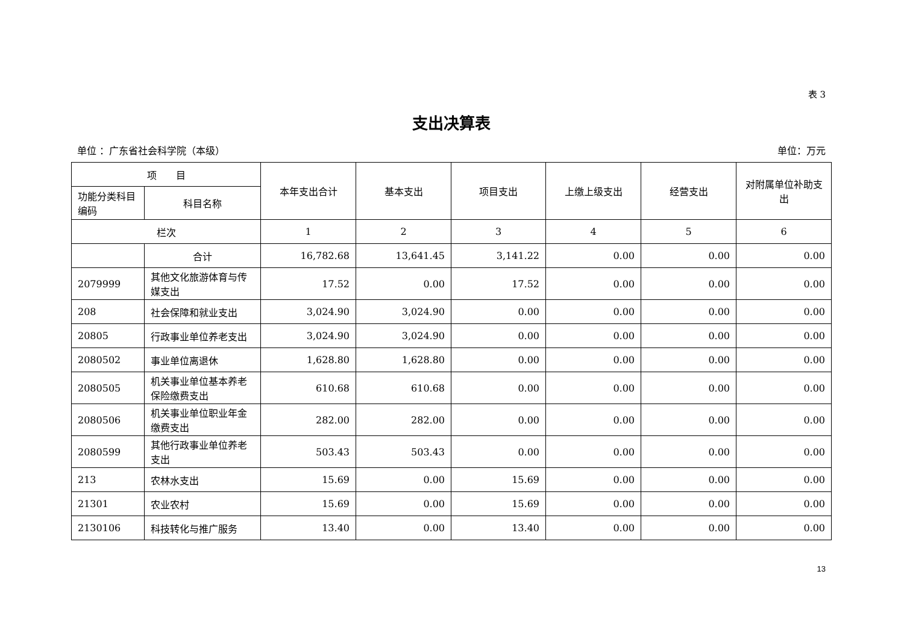表 3
支出决算表
单位 ：广东省社会科学院（本级） 单位：万元
| 项 目 | | 本年支出合计 | 基本支出 | 项目支出 | 上缴上级支出 | 经营支出 | 对附属单位补助支出 |
| --- | --- | --- | --- | --- | --- | --- | --- |
| 功能分类科目编码 | 科目名称 | | | | | | |
| 栏次 | | 1 | 2 | 3 | 4 | 5 | 6 |
| | 合计 | 16,782.68 | 13,641.45 | 3,141.22 | 0.00 | 0.00 | 0.00 |
| 2079999 | 其他文化旅游体育与传媒支出 | 17.52 | 0.00 | 17.52 | 0.00 | 0.00 | 0.00 |
| 208 | 社会保障和就业支出 | 3,024.90 | 3,024.90 | 0.00 | 0.00 | 0.00 | 0.00 |
| 20805 | 行政事业单位养老支出 | 3,024.90 | 3,024.90 | 0.00 | 0.00 | 0.00 | 0.00 |
| 2080502 | 事业单位离退休 | 1,628.80 | 1,628.80 | 0.00 | 0.00 | 0.00 | 0.00 |
| 2080505 | 机关事业单位基本养老保险缴费支出 | 610.68 | 610.68 | 0.00 | 0.00 | 0.00 | 0.00 |
| 2080506 | 机关事业单位职业年金缴费支出 | 282.00 | 282.00 | 0.00 | 0.00 | 0.00 | 0.00 |
| 2080599 | 其他行政事业单位养老支出 | 503.43 | 503.43 | 0.00 | 0.00 | 0.00 | 0.00 |
| 213 | 农林水支出 | 15.69 | 0.00 | 15.69 | 0.00 | 0.00 | 0.00 |
| 21301 | 农业农村 | 15.69 | 0.00 | 15.69 | 0.00 | 0.00 | 0.00 |
| 2130106 | 科技转化与推广服务 | 13.40 | 0.00 | 13.40 | 0.00 | 0.00 | 0.00 |
13